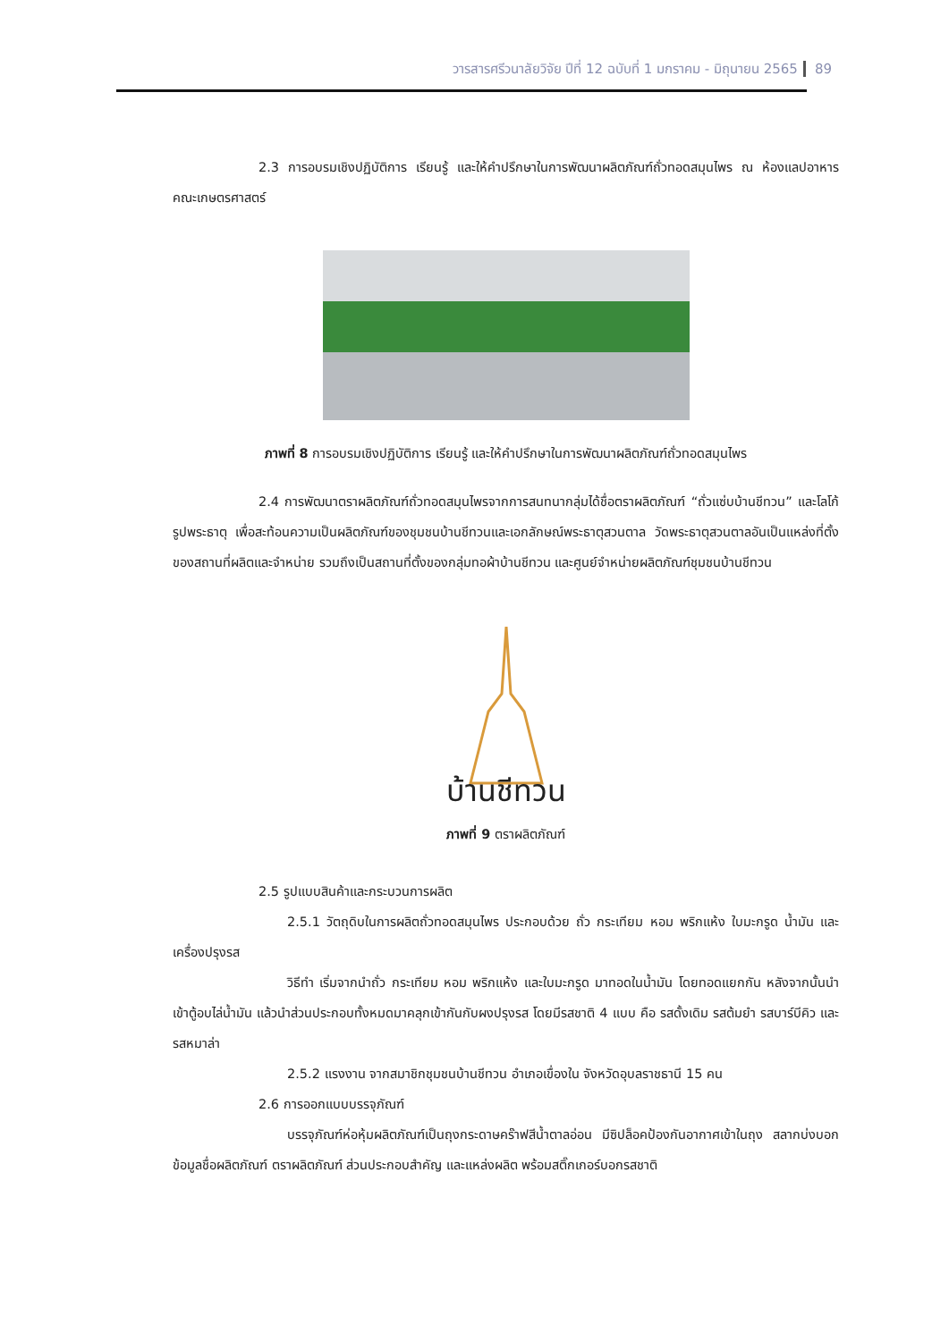วารสารศรีวนาลัยวิจัย ปีที่ 12 ฉบับที่ 1 มกราคม - มิถุนายน 2565 89
2.3 การอบรมเชิงปฏิบัติการ เรียนรู้ และให้คำปรึกษาในการพัฒนาผลิตภัณฑ์ถั่วทอดสมุนไพร ณ ห้องแลปอาหาร คณะเกษตรศาสตร์
ภาพที่ 8 การอบรมเชิงปฏิบัติการ เรียนรู้ และให้คำปรึกษาในการพัฒนาผลิตภัณฑ์ถั่วทอดสมุนไพร
2.4 การพัฒนาตราผลิตภัณฑ์ถั่วทอดสมุนไพรจากการสนทนากลุ่มได้ชื่อตราผลิตภัณฑ์ “ถั่วแซ่บบ้านชีทวน” และโลโก้รูปพระธาตุ เพื่อสะท้อนความเป็นผลิตภัณฑ์ของชุมชนบ้านชีทวนและเอกลักษณ์พระธาตุสวนตาล วัดพระธาตุสวนตาลอันเป็นแหล่งที่ตั้งของสถานที่ผลิตและจำหน่าย รวมถึงเป็นสถานที่ตั้งของกลุ่มทอผ้าบ้านชีทวน และศูนย์จำหน่ายผลิตภัณฑ์ชุมชนบ้านชีทวน
บ้านชีทวน
ภาพที่ 9 ตราผลิตภัณฑ์
2.5 รูปแบบสินค้าและกระบวนการผลิต
2.5.1 วัตถุดิบในการผลิตถั่วทอดสมุนไพร ประกอบด้วย ถั่ว กระเทียม หอม พริกแห้ง ใบมะกรูด น้ำมัน และเครื่องปรุงรส
วิธีทำ เริ่มจากนำถั่ว กระเทียม หอม พริกแห้ง และใบมะกรูด มาทอดในน้ำมัน โดยทอดแยกกัน หลังจากนั้นนำเข้าตู้อบไล่น้ำมัน แล้วนำส่วนประกอบทั้งหมดมาคลุกเข้ากันกับผงปรุงรส โดยมีรสชาติ 4 แบบ คือ รสดั้งเดิม รสต้มยำ รสบาร์บีคิว และรสหมาล่า
2.5.2 แรงงาน จากสมาชิกชุมชนบ้านชีทวน อำเภอเขื่องใน จังหวัดอุบลราชธานี 15 คน
2.6 การออกแบบบรรจุภัณฑ์
บรรจุภัณฑ์ห่อหุ้มผลิตภัณฑ์เป็นถุงกระดาษคร๊าฟสีน้ำตาลอ่อน มีซิปล็อคป้องกันอากาศเข้าในถุง สลากบ่งบอกข้อมูลชื่อผลิตภัณฑ์ ตราผลิตภัณฑ์ ส่วนประกอบสำคัญ และแหล่งผลิต พร้อมสติ๊กเกอร์บอกรสชาติ